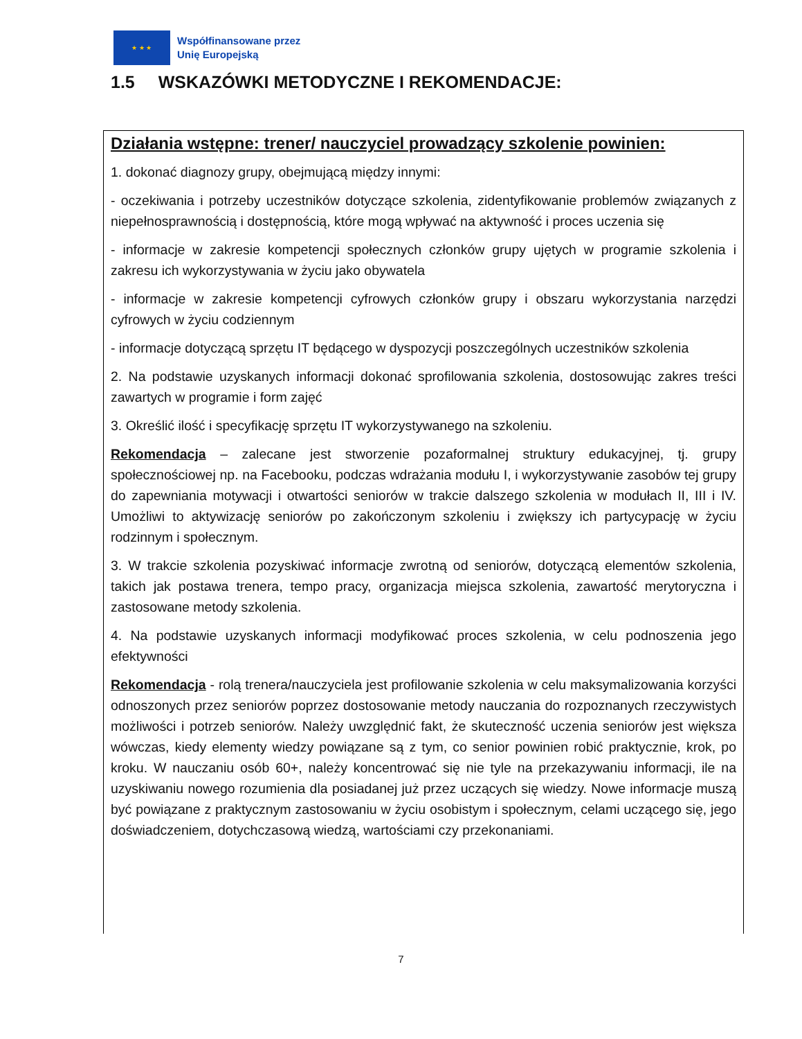★ ★ ★
Współfinansowane przez
Unię Europejską
1.5 WSKAZÓWKI METODYCZNE I REKOMENDACJE:
Działania wstępne: trener/ nauczyciel prowadzący szkolenie powinien:
1. dokonać diagnozy grupy, obejmującą między innymi:
- oczekiwania i potrzeby uczestników dotyczące szkolenia, zidentyfikowanie problemów związanych z niepełnosprawnością i dostępnością, które mogą wpływać na aktywność i proces uczenia się
- informacje w zakresie kompetencji społecznych członków grupy ujętych w programie szkolenia i zakresu ich wykorzystywania w życiu jako obywatela
- informacje w zakresie kompetencji cyfrowych członków grupy i obszaru wykorzystania narzędzi cyfrowych w życiu codziennym
- informacje dotyczącą sprzętu IT będącego w dyspozycji poszczególnych uczestników szkolenia
2. Na podstawie uzyskanych informacji dokonać sprofilowania szkolenia, dostosowując zakres treści zawartych w programie i form zajęć
3. Określić ilość i specyfikację sprzętu IT wykorzystywanego na szkoleniu.
Rekomendacja – zalecane jest stworzenie pozaformalnej struktury edukacyjnej, tj. grupy społecznościowej np. na Facebooku, podczas wdrażania modułu I, i wykorzystywanie zasobów tej grupy do zapewniania motywacji i otwartości seniorów w trakcie dalszego szkolenia w modułach II, III i IV. Umożliwi to aktywizację seniorów po zakończonym szkoleniu i zwiększy ich partycypację w życiu rodzinnym i społecznym.
3. W trakcie szkolenia pozyskiwać informacje zwrotną od seniorów, dotyczącą elementów szkolenia, takich jak postawa trenera, tempo pracy, organizacja miejsca szkolenia, zawartość merytoryczna i zastosowane metody szkolenia.
4. Na podstawie uzyskanych informacji modyfikować proces szkolenia, w celu podnoszenia jego efektywności
Rekomendacja - rolą trenera/nauczyciela jest profilowanie szkolenia w celu maksymalizowania korzyści odnoszonych przez seniorów poprzez dostosowanie metody nauczania do rozpoznanych rzeczywistych możliwości i potrzeb seniorów. Należy uwzględnić fakt, że skuteczność uczenia seniorów jest większa wówczas, kiedy elementy wiedzy powiązane są z tym, co senior powinien robić praktycznie, krok, po kroku. W nauczaniu osób 60+, należy koncentrować się nie tyle na przekazywaniu informacji, ile na uzyskiwaniu nowego rozumienia dla posiadanej już przez uczących się wiedzy. Nowe informacje muszą być powiązane z praktycznym zastosowaniu w życiu osobistym i społecznym, celami uczącego się, jego doświadczeniem, dotychczasową wiedzą, wartościami czy przekonaniami.
7